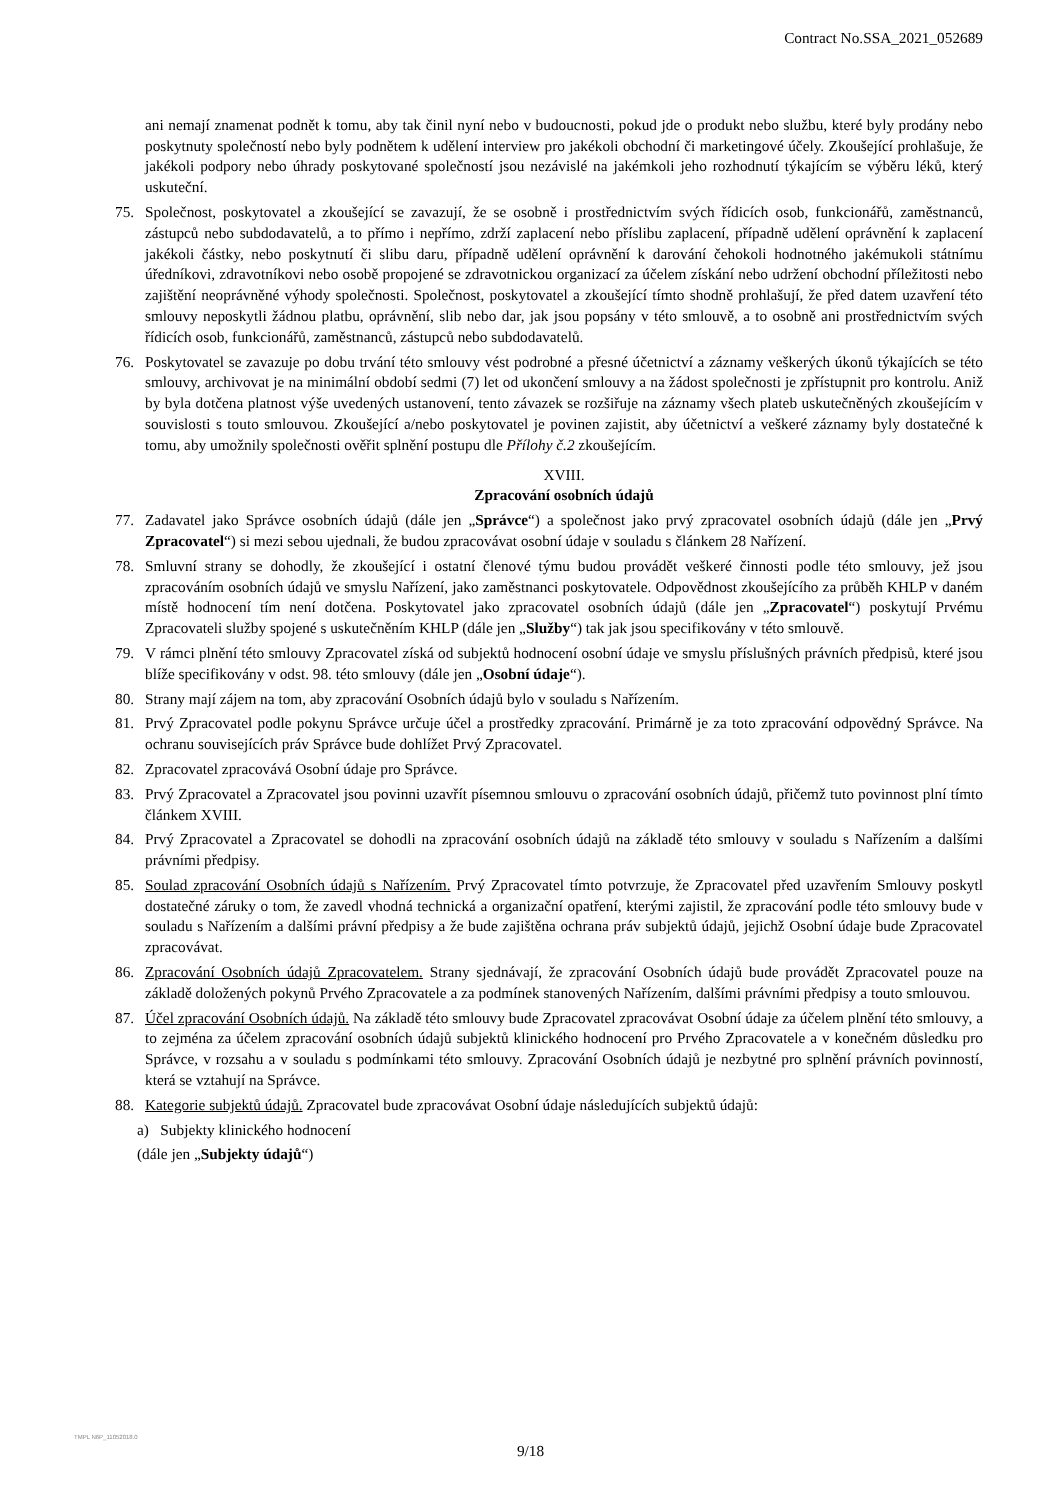Contract No.SSA_2021_052689
ani nemají znamenat podnět k tomu, aby tak činil nyní nebo v budoucnosti, pokud jde o produkt nebo službu, které byly prodány nebo poskytnuty společností nebo byly podnětem k udělení interview pro jakékoli obchodní či marketingové účely. Zkoušející prohlašuje, že jakékoli podpory nebo úhrady poskytované společností jsou nezávislé na jakémkoli jeho rozhodnutí týkajícím se výběru léků, který uskuteční.
75. Společnost, poskytovatel a zkoušející se zavazují, že se osobně i prostřednictvím svých řídicích osob, funkcionářů, zaměstnanců, zástupců nebo subdodavatelů, a to přímo i nepřímo, zdrží zaplacení nebo příslibu zaplacení, případně udělení oprávnění k zaplacení jakékoli částky, nebo poskytnutí či slibu daru, případně udělení oprávnění k darování čehokoli hodnotného jakémukoli státnímu úředníkovi, zdravotníkovi nebo osobě propojené se zdravotnickou organizací za účelem získání nebo udržení obchodní příležitosti nebo zajištění neoprávněné výhody společnosti. Společnost, poskytovatel a zkoušející tímto shodně prohlašují, že před datem uzavření této smlouvy neposkytli žádnou platbu, oprávnění, slib nebo dar, jak jsou popsány v této smlouvě, a to osobně ani prostřednictvím svých řídicích osob, funkcionářů, zaměstnanců, zástupců nebo subdodavatelů.
76. Poskytovatel se zavazuje po dobu trvání této smlouvy vést podrobné a přesné účetnictví a záznamy veškerých úkonů týkajících se této smlouvy, archivovat je na minimální období sedmi (7) let od ukončení smlouvy a na žádost společnosti je zpřístupnit pro kontrolu. Aniž by byla dotčena platnost výše uvedených ustanovení, tento závazek se rozšiřuje na záznamy všech plateb uskutečněných zkoušejícím v souvislosti s touto smlouvou. Zkoušející a/nebo poskytovatel je povinen zajistit, aby účetnictví a veškeré záznamy byly dostatečné k tomu, aby umožnily společnosti ověřit splnění postupu dle Přílohy č.2 zkoušejícím.
XVIII.
Zpracování osobních údajů
77. Zadavatel jako Správce osobních údajů (dále jen „Správce“) a společnost jako prvý zpracovatel osobních údajů (dále jen „Prvý Zpracovatel“) si mezi sebou ujednali, že budou zpracovávat osobní údaje v souladu s článkem 28 Nařízení.
78. Smluvní strany se dohodly, že zkoušející i ostatní členové týmu budou provádět veškeré činnosti podle této smlouvy, jež jsou zpracováním osobních údajů ve smyslu Nařízení, jako zaměstnanci poskytovatele. Odpovědnost zkoušejícího za průběh KHLP v daném místě hodnocení tím není dotčena. Poskytovatel jako zpracovatel osobních údajů (dále jen „Zpracovatel“) poskytují Prvému Zpracovateli služby spojené s uskutečněním KHLP (dále jen „Služby“) tak jak jsou specifikovány v této smlouvě.
79. V rámci plnění této smlouvy Zpracovatel získá od subjektů hodnocení osobní údaje ve smyslu příslušných právních předpisů, které jsou blíže specifikovány v odst. 98. této smlouvy (dále jen „Osobní údaje“).
80. Strany mají zájem na tom, aby zpracování Osobních údajů bylo v souladu s Nařízením.
81. Prvý Zpracovatel podle pokynu Správce určuje účel a prostředky zpracování. Primárně je za toto zpracování odpovědný Správce. Na ochranu souvisejících práv Správce bude dohlížet Prvý Zpracovatel.
82. Zpracovatel zpracovává Osobní údaje pro Správce.
83. Prvý Zpracovatel a Zpracovatel jsou povinni uzavřít písemnou smlouvu o zpracování osobních údajů, přičemž tuto povinnost plní tímto článkem XVIII.
84. Prvý Zpracovatel a Zpracovatel se dohodli na zpracování osobních údajů na základě této smlouvy v souladu s Nařízením a dalšími právními předpisy.
85. Soulad zpracování Osobních údajů s Nařízením. Prvý Zpracovatel tímto potvrzuje, že Zpracovatel před uzavřením Smlouvy poskytl dostatečné záruky o tom, že zavedl vhodná technická a organizační opatření, kterými zajistil, že zpracování podle této smlouvy bude v souladu s Nařízením a dalšími právní předpisy a že bude zajištěna ochrana práv subjektů údajů, jejichž Osobní údaje bude Zpracovatel zpracovávat.
86. Zpracování Osobních údajů Zpracovatelem. Strany sjednávají, že zpracování Osobních údajů bude provádět Zpracovatel pouze na základě doložených pokynů Prvého Zpracovatele a za podmínek stanovených Nařízením, dalšími právními předpisy a touto smlouvou.
87. Účel zpracování Osobních údajů. Na základě této smlouvy bude Zpracovatel zpracovávat Osobní údaje za účelem plnění této smlouvy, a to zejména za účelem zpracování osobních údajů subjektů klinického hodnocení pro Prvého Zpracovatele a v konečném důsledku pro Správce, v rozsahu a v souladu s podmínkami této smlouvy. Zpracování Osobních údajů je nezbytné pro splnění právních povinností, která se vztahují na Správce.
88. Kategorie subjektů údajů. Zpracovatel bude zpracovávat Osobní údaje následujících subjektů údajů:
a) Subjekty klinického hodnocení
(dále jen „Subjekty údajů“)
TMPL N6P_11052018.0
9/18